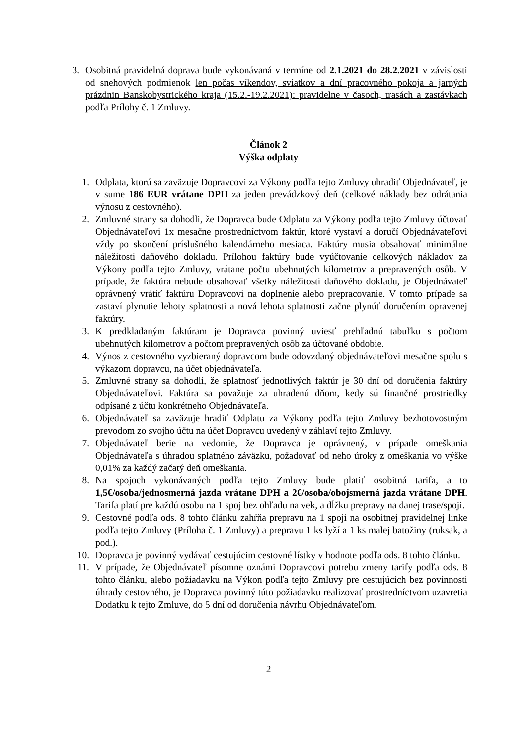3.
Osobitná pravidelná doprava bude vykonávaná v termíne od 2.1.2021 do 28.2.2021 v závislosti od snehových podmienok len počas víkendov, sviatkov a dní pracovného pokoja a jarných prázdnin Banskobystrického kraja (15.2.-19.2.2021): pravidelne v časoch, trasách a zastávkach podľa Prílohy č. 1 Zmluvy.
Článok 2
Výška odplaty
1. Odplata, ktorú sa zaväzuje Dopravcovi za Výkony podľa tejto Zmluvy uhradiť Objednávateľ, je v sume 186 EUR vrátane DPH za jeden prevádzkový deň (celkové náklady bez odrátania výnosu z cestovného).
2. Zmluvné strany sa dohodli, že Dopravca bude Odplatu za Výkony podľa tejto Zmluvy účtovať Objednávateľovi 1x mesačne prostredníctvom faktúr, ktoré vystaví a doručí Objednávateľovi vždy po skončení príslušného kalendárneho mesiaca. Faktúry musia obsahovať minimálne náležitosti daňového dokladu. Prílohou faktúry bude vyúčtovanie celkových nákladov za Výkony podľa tejto Zmluvy, vrátane počtu ubehnutých kilometrov a prepravených osôb. V prípade, že faktúra nebude obsahovať všetky náležitosti daňového dokladu, je Objednávateľ oprávnený vrátiť faktúru Dopravcovi na doplnenie alebo prepracovanie. V tomto prípade sa zastaví plynutie lehoty splatnosti a nová lehota splatnosti začne plynúť doručením opravenej faktúry.
3. K predkladaným faktúram je Dopravca povinný uviesť prehľadnú tabuľku s počtom ubehnutých kilometrov a počtom prepravených osôb za účtované obdobie.
4. Výnos z cestovného vyzbieraný dopravcom bude odovzdaný objednávateľovi mesačne spolu s výkazom dopravcu, na účet objednávateľa.
5. Zmluvné strany sa dohodli, že splatnosť jednotlivých faktúr je 30 dní od doručenia faktúry Objednávateľovi. Faktúra sa považuje za uhradenú dňom, kedy sú finančné prostriedky odpísané z účtu konkrétneho Objednávateľa.
6. Objednávateľ sa zaväzuje hradiť Odplatu za Výkony podľa tejto Zmluvy bezhotovostným prevodom zo svojho účtu na účet Dopravcu uvedený v záhlaví tejto Zmluvy.
7. Objednávateľ berie na vedomie, že Dopravca je oprávnený, v prípade omeškania Objednávateľa s úhradou splatného záväzku, požadovať od neho úroky z omeškania vo výške 0,01% za každý začatý deň omeškania.
8. Na spojoch vykonávaných podľa tejto Zmluvy bude platiť osobitná tarifa, a to 1,5€/osoba/jednosmerná jazda vrátane DPH a 2€/osoba/obojsmerná jazda vrátane DPH. Tarifa platí pre každú osobu na 1 spoj bez ohľadu na vek, a dĺžku prepravy na danej trase/spoji.
9. Cestovné podľa ods. 8 tohto článku zahŕňa prepravu na 1 spoji na osobitnej pravidelnej linke podľa tejto Zmluvy (Príloha č. 1 Zmluvy) a prepravu 1 ks lyží a 1 ks malej batožiny (ruksak, a pod.).
10.
Dopravca je povinný vydávať cestujúcim cestovné lístky v hodnote podľa ods. 8 tohto článku.
11.
V prípade, že Objednávateľ písomne oznámi Dopravcovi potrebu zmeny tarify podľa ods. 8 tohto článku, alebo požiadavku na Výkon podľa tejto Zmluvy pre cestujúcich bez povinnosti úhrady cestovného, je Dopravca povinný túto požiadavku realizovať prostredníctvom uzavretia Dodatku k tejto Zmluve, do 5 dní od doručenia návrhu Objednávateľom.
2